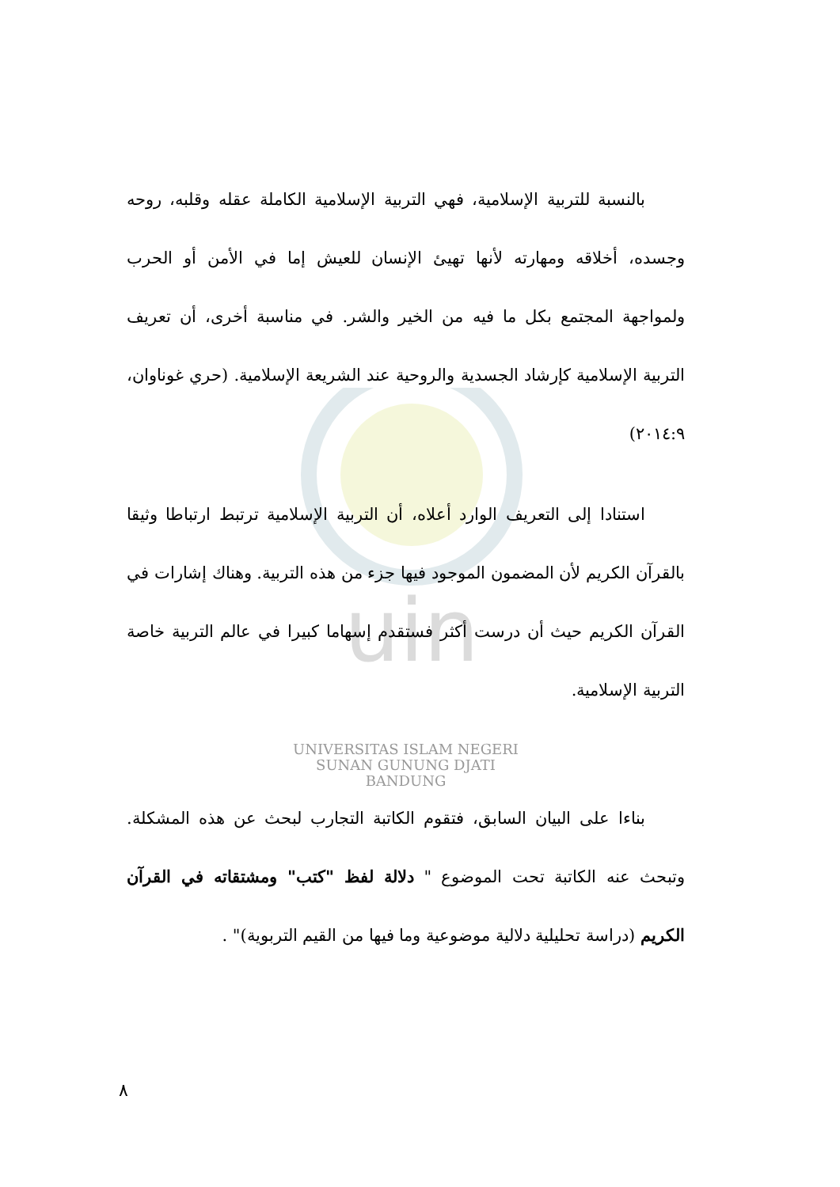uin
بالنسبة للتربية الإسلامية، فهي التربية الإسلامية الكاملة عقله وقلبه، روحه وجسده، أخلاقه ومهارته لأنها تهيئ الإنسان للعيش إما في الأمن أو الحرب ولمواجهة المجتمع بكل ما فيه من الخير والشر. في مناسبة أخرى، أن تعريف التربية الإسلامية كإرشاد الجسدية والروحية عند الشريعة الإسلامية. (حري غوناوان، ٢٠١٤:٩)
استنادا إلى التعريف الوارد أعلاه، أن التربية الإسلامية ترتبط ارتباطا وثيقا بالقرآن الكريم لأن المضمون الموجود فيها جزء من هذه التربية. وهناك إشارات في القرآن الكريم حيث أن درست أكثر فستقدم إسهاما كبيرا في عالم التربية خاصة التربية الإسلامية.
UNIVERSITAS ISLAM NEGERI
SUNAN GUNUNG DJATI
BANDUNG
بناءا على البيان السابق، فتقوم الكاتبة التجارب لبحث عن هذه المشكلة. وتبحث عنه الكاتبة تحت الموضوع " دلالة لفظ "كتب" ومشتقاته في القرآن الكريم (دراسة تحليلية دلالية موضوعية وما فيها من القيم التربوية)" .
٨